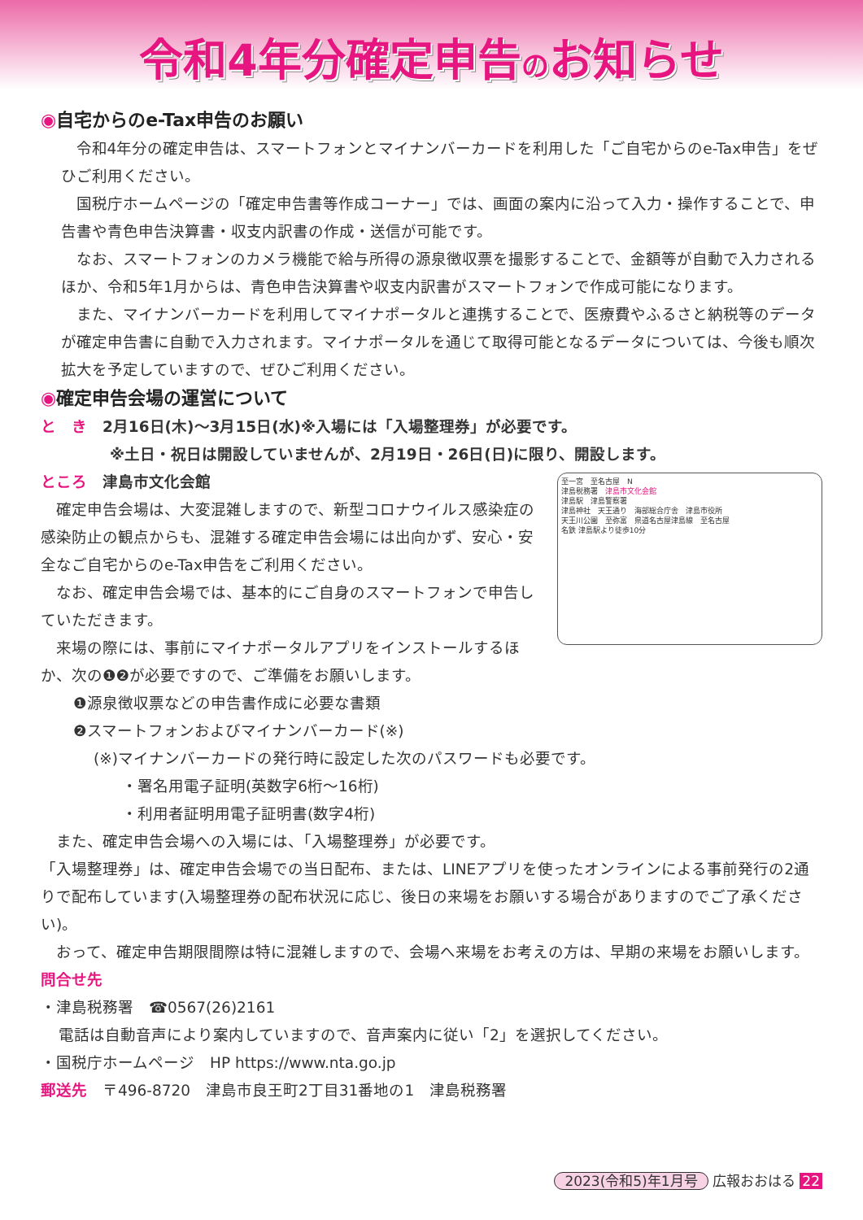令和4年分確定申告のお知らせ
◉自宅からのe-Tax申告のお願い
令和4年分の確定申告は、スマートフォンとマイナンバーカードを利用した「ご自宅からのe-Tax申告」をぜひご利用ください。
国税庁ホームページの「確定申告書等作成コーナー」では、画面の案内に沿って入力・操作することで、申告書や青色申告決算書・収支内訳書の作成・送信が可能です。
なお、スマートフォンのカメラ機能で給与所得の源泉徴収票を撮影することで、金額等が自動で入力されるほか、令和5年1月からは、青色申告決算書や収支内訳書がスマートフォンで作成可能になります。
また、マイナンバーカードを利用してマイナポータルと連携することで、医療費やふるさと納税等のデータが確定申告書に自動で入力されます。マイナポータルを通じて取得可能となるデータについては、今後も順次拡大を予定していますので、ぜひご利用ください。
◉確定申告会場の運営について
と　き　2月16日(木)～3月15日(水)※入場には「入場整理券」が必要です。
※土日・祝日は開設していませんが、2月19日・26日(日)に限り、開設します。
ところ　津島市文化会館
確定申告会場は、大変混雑しますので、新型コロナウイルス感染症の感染防止の観点からも、混雑する確定申告会場には出向かず、安心・安全なご自宅からのe-Tax申告をご利用ください。
なお、確定申告会場では、基本的にご自身のスマートフォンで申告していただきます。
来場の際には、事前にマイナポータルアプリをインストールするほか、次の❶❷が必要ですので、ご準備をお願いします。
至一宮　至名古屋　N
津島税務署　津島市文化会館
津島駅　津島警察署
津島神社　天王通り　海部総合庁舎　津島市役所
天王川公園　至弥富　県道名古屋津島線　至名古屋
名鉄 津島駅より徒歩10分
❶源泉徴収票などの申告書作成に必要な書類
❷スマートフォンおよびマイナンバーカード(※)
(※)マイナンバーカードの発行時に設定した次のパスワードも必要です。
・署名用電子証明(英数字6桁～16桁)
・利用者証明用電子証明書(数字4桁)
また、確定申告会場への入場には、「入場整理券」が必要です。
「入場整理券」は、確定申告会場での当日配布、または、LINEアプリを使ったオンラインによる事前発行の2通りで配布しています(入場整理券の配布状況に応じ、後日の来場をお願いする場合がありますのでご了承ください)。
おって、確定申告期限間際は特に混雑しますので、会場へ来場をお考えの方は、早期の来場をお願いします。
問合せ先
・津島税務署　☎0567(26)2161
電話は自動音声により案内していますので、音声案内に従い「2」を選択してください。
・国税庁ホームページ　HP https://www.nta.go.jp
郵送先　〒496-8720　津島市良王町2丁目31番地の1　津島税務署
2023(令和5)年1月号 広報おおはる 22